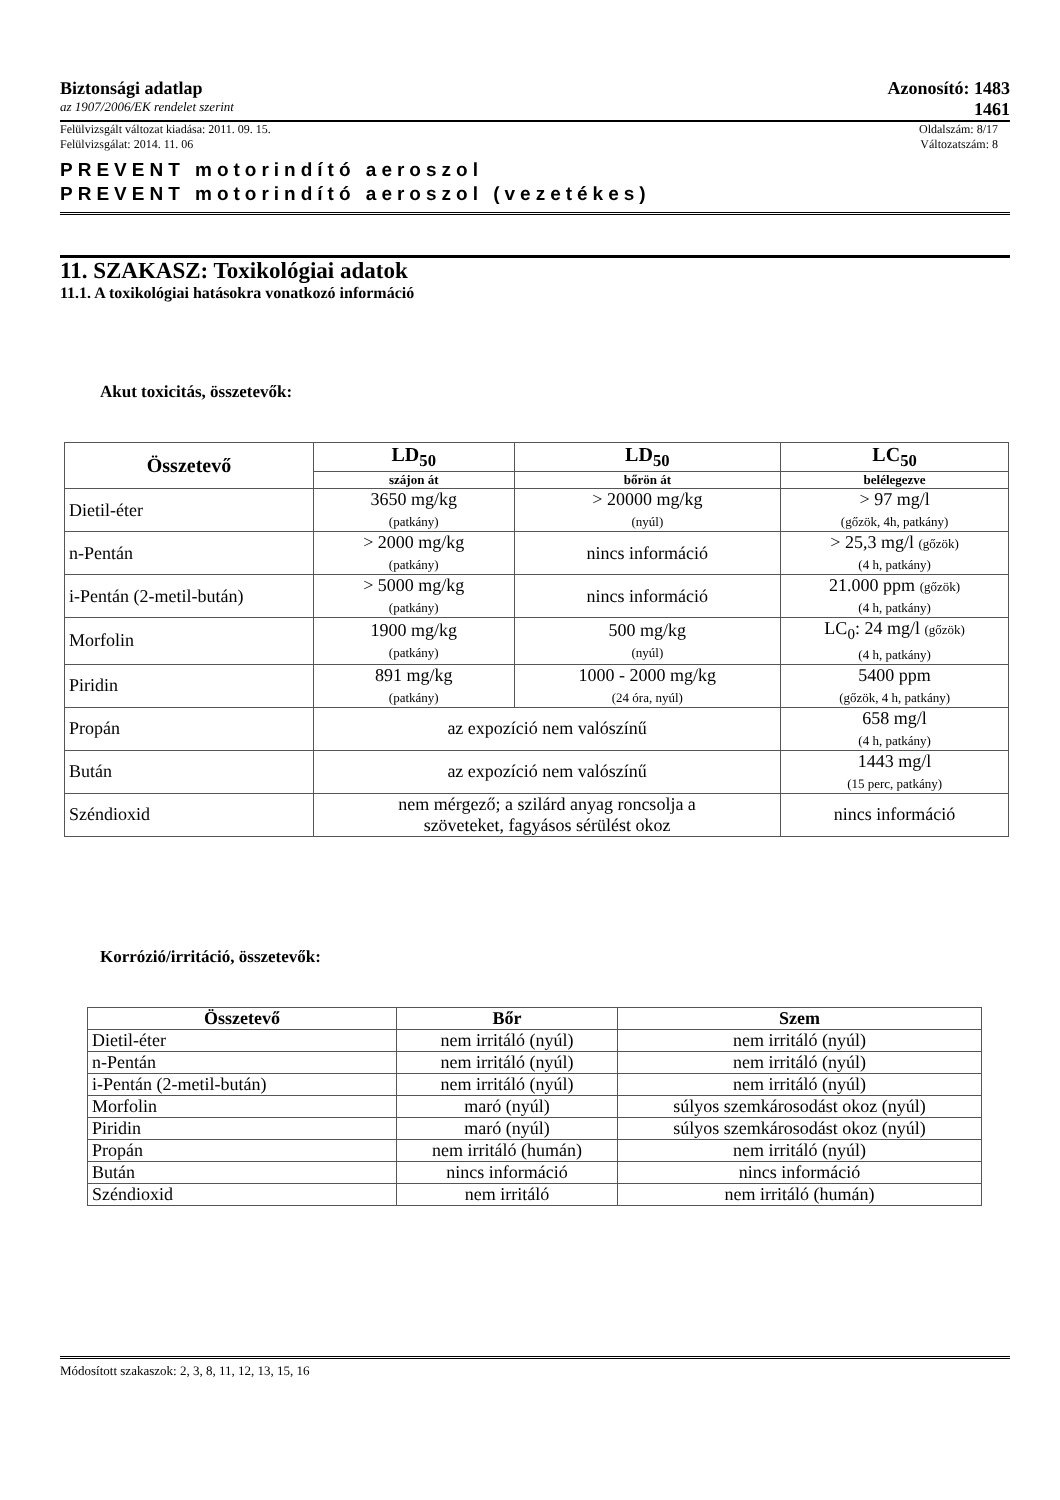Biztonsági adatlap Azonosító: 1483
az 1907/2006/EK rendelet szerint 1461
Felülvizsgált változat kiadása: 2011. 09. 15. Oldalszám: 8/17
Felülvizsgálat: 2014. 11. 06 Változatszám: 8
PREVENT motorindító aeroszol
PREVENT motorindító aeroszol (vezetékes)
11. SZAKASZ: Toxikológiai adatok
11.1. A toxikológiai hatásokra vonatkozó információ
Akut toxicitás, összetevők:
| Összetevő | LD<sub>50</sub> | LD<sub>50</sub> | LC<sub>50</sub> |
| --- | --- | --- | --- |
| | szájon át | bőrön át | belélegezve |
| Dietil-éter | 3650 mg/kg (patkány) | > 20000 mg/kg (nyúl) | > 97 mg/l (gőzök, 4h, patkány) |
| n-Pentán | > 2000 mg/kg (patkány) | nincs információ | > 25,3 mg/l (gőzök) (4 h, patkány) |
| i-Pentán (2-metil-bután) | > 5000 mg/kg (patkány) | nincs információ | 21.000 ppm (gőzök) (4 h, patkány) |
| Morfolin | 1900 mg/kg (patkány) | 500 mg/kg (nyúl) | LC<sub>0</sub>: 24 mg/l (gőzök) (4 h, patkány) |
| Piridin | 891 mg/kg (patkány) | 1000 - 2000 mg/kg (24 óra, nyúl) | 5400 ppm (gőzök, 4 h, patkány) |
| Propán | az expozíció nem valószínű | | 658 mg/l (4 h, patkány) |
| Bután | az expozíció nem valószínű | | 1443 mg/l (15 perc, patkány) |
| Széndioxid | nem mérgező; a szilárd anyag roncsolja a szöveteket, fagyásos sérülést okoz | | nincs információ |
Korrózió/irritáció, összetevők:
| Összetevő | Bőr | Szem |
| --- | --- | --- |
| Dietil-éter | nem irritáló (nyúl) | nem irritáló (nyúl) |
| n-Pentán | nem irritáló (nyúl) | nem irritáló (nyúl) |
| i-Pentán (2-metil-bután) | nem irritáló (nyúl) | nem irritáló (nyúl) |
| Morfolin | maró (nyúl) | súlyos szemkárosodást okoz (nyúl) |
| Piridin | maró (nyúl) | súlyos szemkárosodást okoz (nyúl) |
| Propán | nem irritáló (humán) | nem irritáló (nyúl) |
| Bután | nincs információ | nincs információ |
| Széndioxid | nem irritáló | nem irritáló (humán) |
Módosított szakaszok: 2, 3, 8, 11, 12, 13, 15, 16